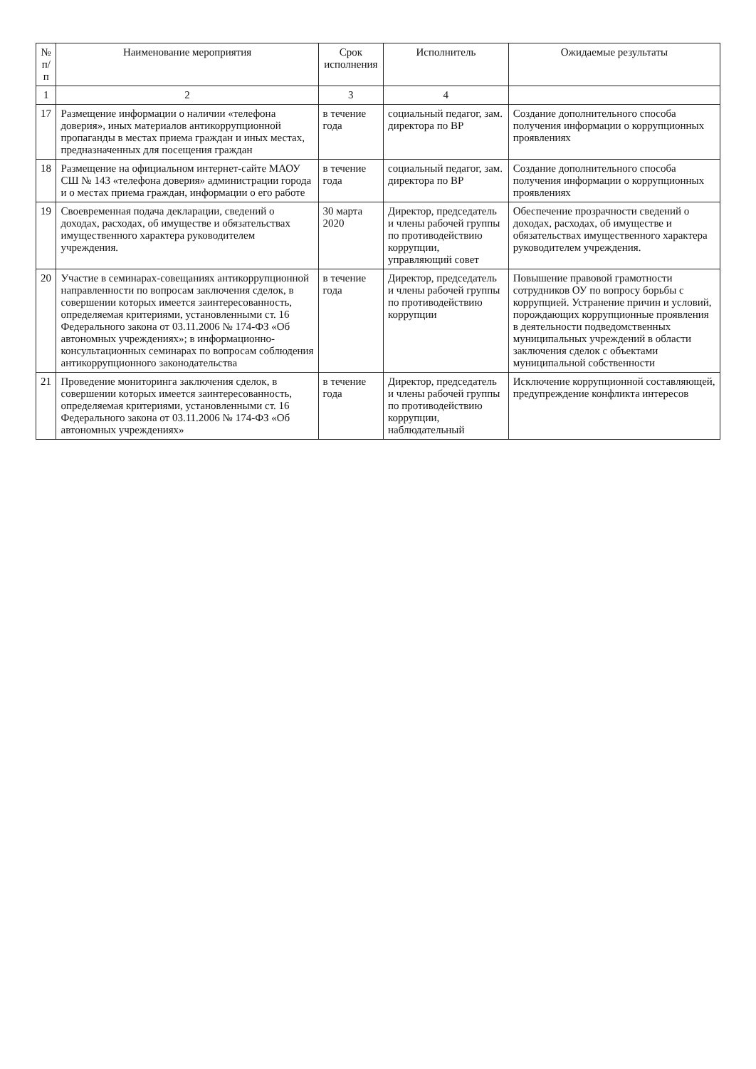| № п/п | Наименование мероприятия | Срок исполнения | Исполнитель | Ожидаемые результаты |
| --- | --- | --- | --- | --- |
| 1 | 2 | 3 | 4 | |
| 17 | Размещение информации о наличии «телефона доверия», иных материалов антикоррупционной пропаганды в местах приема граждан и иных местах, предназначенных для посещения граждан | в течение года | социальный педагог, зам. директора по ВР | Создание дополнительного способа получения информации о коррупционных проявлениях |
| 18 | Размещение на официальном интернет-сайте МАОУ СШ № 143 «телефона доверия» администрации города и о местах приема граждан, информации о его работе | в течение года | социальный педагог, зам. директора по ВР | Создание дополнительного способа получения информации о коррупционных проявлениях |
| 19 | Своевременная подача декларации, сведений о доходах, расходах, об имуществе и обязательствах имущественного характера руководителем учреждения. | 30 марта 2020 | Директор, председатель и члены рабочей группы по противодействию коррупции, управляющий совет | Обеспечение прозрачности сведений о доходах, расходах, об имуществе и обязательствах имущественного характера руководителем учреждения. |
| 20 | Участие в семинарах-совещаниях антикоррупционной направленности по вопросам заключения сделок, в совершении которых имеется заинтересованность, определяемая критериями, установленными ст. 16 Федерального закона от 03.11.2006 № 174-ФЗ «Об автономных учреждениях»; в информационно-консультационных семинарах по вопросам соблюдения антикоррупционного законодательства | в течение года | Директор, председатель и члены рабочей группы по противодействию коррупции | Повышение правовой грамотности сотрудников ОУ по вопросу борьбы с коррупцией. Устранение причин и условий, порождающих коррупционные проявления в деятельности подведомственных муниципальных учреждений в области заключения сделок с объектами муниципальной собственности |
| 21 | Проведение мониторинга заключения сделок, в совершении которых имеется заинтересованность, определяемая критериями, установленными ст. 16 Федерального закона от 03.11.2006 № 174-ФЗ «Об автономных учреждениях» | в течение года | Директор, председатель и члены рабочей группы по противодействию коррупции, наблюдательный | Исключение коррупционной составляющей, предупреждение конфликта интересов |